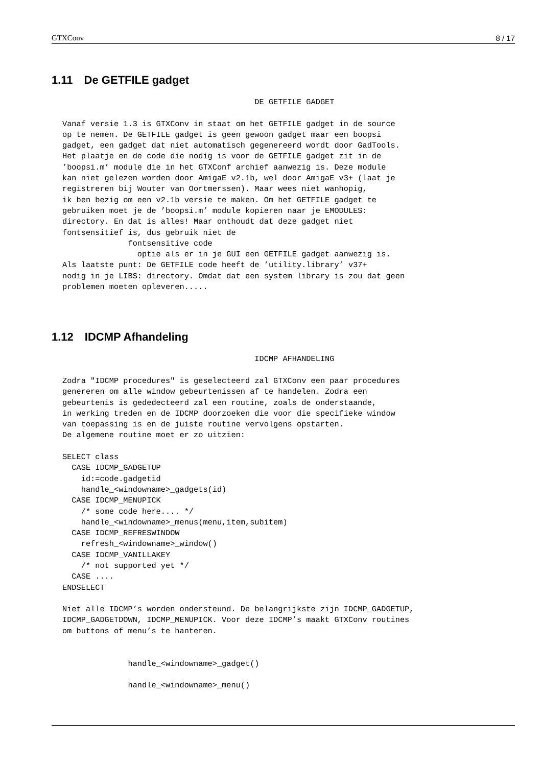GTXConv 8 / 17
1.11 De GETFILE gadget
                                         DE GETFILE GADGET

Vanaf versie 1.3 is GTXConv in staat om het GETFILE gadget in de source
op te nemen. De GETFILE gadget is geen gewoon gadget maar een boopsi
gadget, een gadget dat niet automatisch gegenereerd wordt door GadTools.
Het plaatje en de code die nodig is voor de GETFILE gadget zit in de
’boopsi.m’ module die in het GTXConf archief aanwezig is. Deze module
kan niet gelezen worden door AmigaE v2.1b, wel door AmigaE v3+ (laat je
registreren bij Wouter van Oortmerssen). Maar wees niet wanhopig,
ik ben bezig om een v2.1b versie te maken. Om het GETFILE gadget te
gebruiken moet je de ’boopsi.m’ module kopieren naar je EMODULES:
directory. En dat is alles! Maar onthoudt dat deze gadget niet
fontsensitief is, dus gebruik niet de
              fontsensitive code
                optie als er in je GUI een GETFILE gadget aanwezig is.
Als laatste punt: De GETFILE code heeft de ’utility.library’ v37+
nodig in je LIBS: directory. Omdat dat een system library is zou dat geen
problemen moeten opleveren.....
1.12 IDCMP Afhandeling
                                         IDCMP AFHANDELING

Zodra "IDCMP procedures" is geselecteerd zal GTXConv een paar procedures
genereren om alle window gebeurtenissen af te handelen. Zodra een
gebeurtenis is gededecteerd zal een routine, zoals de onderstaande,
in werking treden en de IDCMP doorzoeken die voor die specifieke window
van toepassing is en de juiste routine vervolgens opstarten.
De algemene routine moet er zo uitzien:

SELECT class
  CASE IDCMP_GADGETUP
    id:=code.gadgetid
    handle_<windowname>_gadgets(id)
  CASE IDCMP_MENUPICK
    /* some code here.... */
    handle_<windowname>_menus(menu,item,subitem)
  CASE IDCMP_REFRESWINDOW
    refresh_<windowname>_window()
  CASE IDCMP_VANILLAKEY
    /* not supported yet */
  CASE ....
ENDSELECT

Niet alle IDCMP’s worden ondersteund. De belangrijkste zijn IDCMP_GADGETUP,
IDCMP_GADGETDOWN, IDCMP_MENUPICK. Voor deze IDCMP’s maakt GTXConv routines
om buttons of menu’s te hanteren.


              handle_<windowname>_gadget()

              handle_<windowname>_menu()